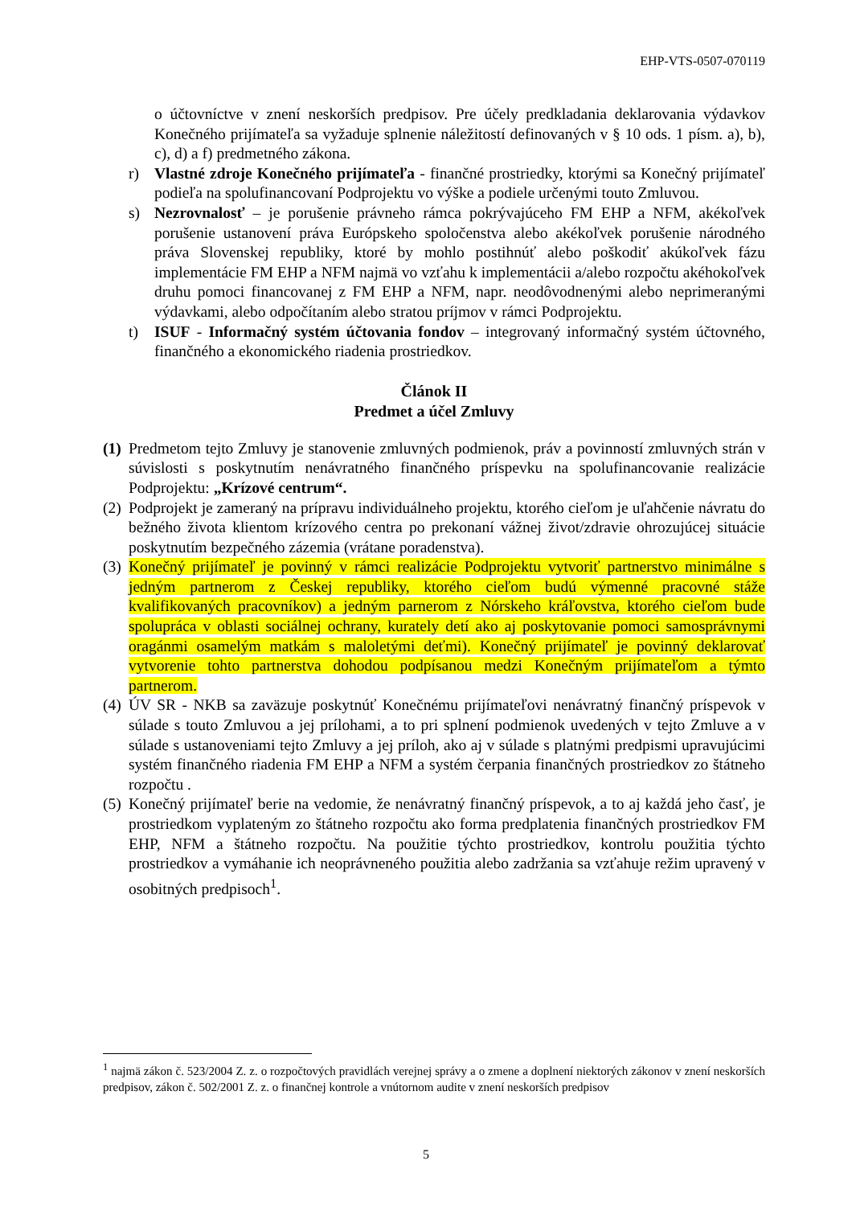EHP-VTS-0507-070119
o účtovníctve v znení neskorších predpisov. Pre účely predkladania deklarovania výdavkov Konečného prijímateľa sa vyžaduje splnenie náležitostí definovaných v § 10 ods. 1 písm. a), b), c), d) a f) predmetného zákona.
r) Vlastné zdroje Konečného prijímateľa - finančné prostriedky, ktorými sa Konečný prijímateľ podieľa na spolufinancovaní Podprojektu vo výške a podiele určenými touto Zmluvou.
s) Nezrovnalosť – je porušenie právneho rámca pokrývajúceho FM EHP a NFM, akékoľvek porušenie ustanovení práva Európskeho spoločenstva alebo akékoľvek porušenie národného práva Slovenskej republiky, ktoré by mohlo postihnúť alebo poškodiť akúkoľvek fázu implementácie FM EHP a NFM najmä vo vzťahu k implementácii a/alebo rozpočtu akéhokoľvek druhu pomoci financovanej z FM EHP a NFM, napr. neodôvodnenými alebo neprimeranými výdavkami, alebo odpočítaním alebo stratou príjmov v rámci Podprojektu.
t) ISUF - Informačný systém účtovania fondov – integrovaný informačný systém účtovného, finančného a ekonomického riadenia prostriedkov.
Článok II
Predmet a účel Zmluvy
(1) Predmetom tejto Zmluvy je stanovenie zmluvných podmienok, práv a povinností zmluvných strán v súvislosti s poskytnutím nenávratného finančného príspevku na spolufinancovanie realizácie Podprojektu: „Krízové centrum“.
(2) Podprojekt je zameraný na prípravu individuálneho projektu, ktorého cieľom je uľahčenie návratu do bežného života klientom krízového centra po prekonaní vážnej život/zdravie ohrozujúcej situácie poskytnutím bezpečného zázemia (vrátane poradenstva).
(3) Konečný prijímateľ je povinný v rámci realizácie Podprojektu vytvoriť partnerstvo minimálne s jedným partnerom z Českej republiky, ktorého cieľom budú výmenné pracovné stáže kvalifikovaných pracovníkov) a jedným parnerom z Nórskeho kráľovstva, ktorého cieľom bude spolupráca v oblasti sociálnej ochrany, kurately detí ako aj poskytovanie pomoci samosprávnymi oragánmi osamelým matkám s maloletými deťmi). Konečný prijímateľ je povinný deklarovať vytvorenie tohto partnerstva dohodou podpísanou medzi Konečným prijímateľom a týmto partnerom.
(4) ÚV SR - NKB sa zaväzuje poskytnúť Konečnému prijímateľovi nenávratný finančný príspevok v súlade s touto Zmluvou a jej prílohami, a to pri splnení podmienok uvedených v tejto Zmluve a v súlade s ustanoveniami tejto Zmluvy a jej príloh, ako aj v súlade s platnými predpismi upravujúcimi systém finančného riadenia FM EHP a NFM a systém čerpania finančných prostriedkov zo štátneho rozpočtu .
(5) Konečný prijímateľ berie na vedomie, že nenávratný finančný príspevok, a to aj každá jeho časť, je prostriedkom vyplateným zo štátneho rozpočtu ako forma predplatenia finančných prostriedkov FM EHP, NFM a štátneho rozpočtu. Na použitie týchto prostriedkov, kontrolu použitia týchto prostriedkov a vymáhanie ich neoprávneného použitia alebo zadržania sa vzťahuje režim upravený v osobitných predpisoch<sup>1</sup>.
<sup>1</sup> najmä zákon č. 523/2004 Z. z. o rozpočtových pravidlách verejnej správy a o zmene a doplnení niektorých zákonov v znení neskorších predpisov, zákon č. 502/2001 Z. z. o finančnej kontrole a vnútornom audite v znení neskorších predpisov
5